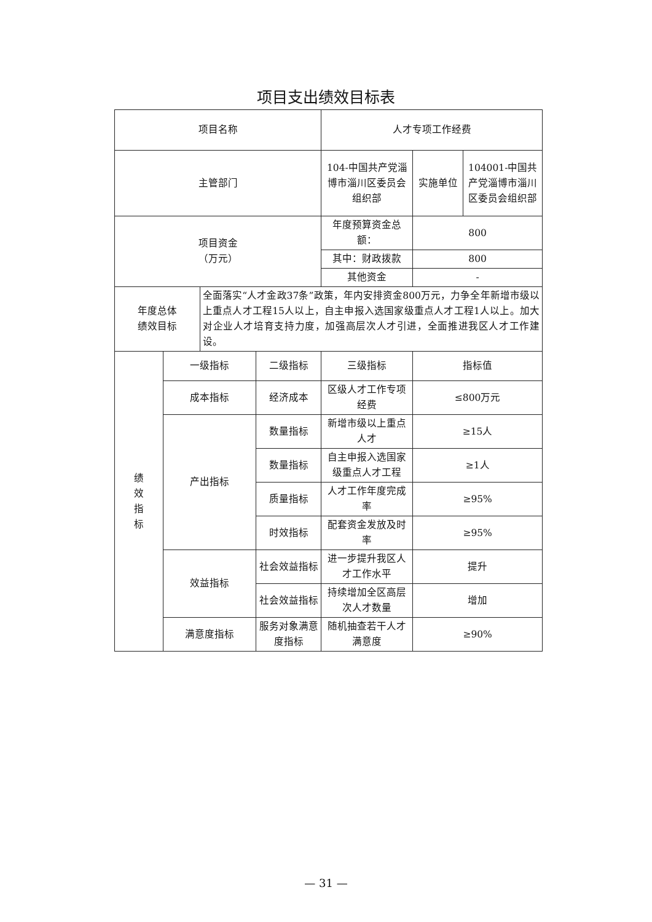项目支出绩效目标表
| 项目名称 | | | | 人才专项工作经费 | | |
| 主管部门 | | | | 104-中国共产党淄博市淄川区委员会组织部 | 实施单位 | 104001-中国共产党淄博市淄川区委员会组织部 |
| 项目资金 （万元） | | | | 年度预算资金总额： | 800 | |
| | | | | 其中：财政拨款 | 800 | |
| | | | | 其他资金 | - | |
| 年度总体 绩效目标 | | 全面落实“人才金政37条”政策，年内安排资金800万元，力争全年新增市级以上重点人才工程15人以上，自主申报入选国家级重点人才工程1人以上。加大对企业人才培育支持力度，加强高层次人才引进，全面推进我区人才工作建设。 | | | | |
| 绩 效 指 标 | 一级指标 | | 二级指标 | 三级指标 | 指标值 | |
| | 成本指标 | | 经济成本 | 区级人才工作专项经费 | ≤800万元 | |
| | 产出指标 | | 数量指标 | 新增市级以上重点人才 | ≥15人 | |
| | | | 数量指标 | 自主申报入选国家级重点人才工程 | ≥1人 | |
| | | | 质量指标 | 人才工作年度完成率 | ≥95% | |
| | | | 时效指标 | 配套资金发放及时率 | ≥95% | |
| | 效益指标 | | 社会效益指标 | 进一步提升我区人才工作水平 | 提升 | |
| | | | 社会效益指标 | 持续增加全区高层次人才数量 | 增加 | |
| | 满意度指标 | | 服务对象满意度指标 | 随机抽查若干人才满意度 | ≥90% | |
— 31 —